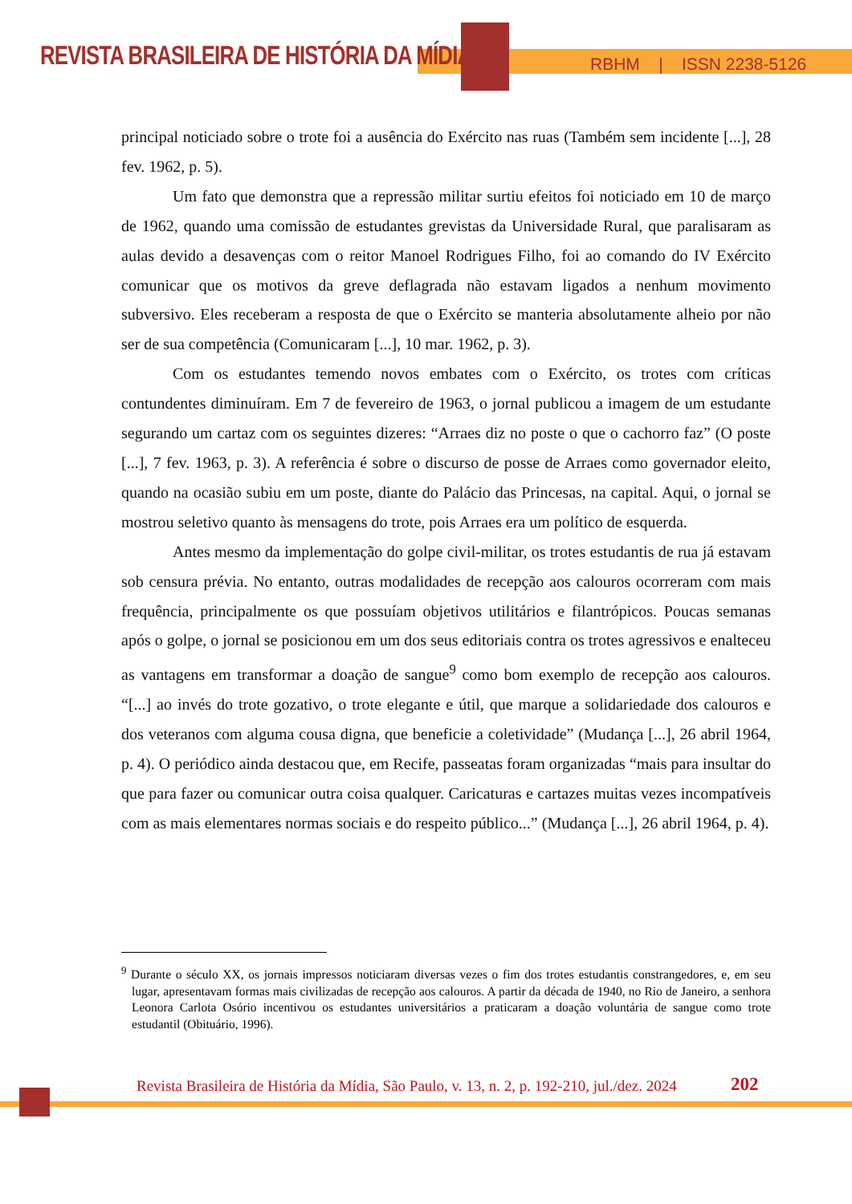REVISTA BRASILEIRA DE HISTÓRIA DA MÍDIA
RBHM | ISSN 2238-5126
principal noticiado sobre o trote foi a ausência do Exército nas ruas (Também sem incidente [...], 28 fev. 1962, p. 5).
Um fato que demonstra que a repressão militar surtiu efeitos foi noticiado em 10 de março de 1962, quando uma comissão de estudantes grevistas da Universidade Rural, que paralisaram as aulas devido a desavenças com o reitor Manoel Rodrigues Filho, foi ao comando do IV Exército comunicar que os motivos da greve deflagrada não estavam ligados a nenhum movimento subversivo. Eles receberam a resposta de que o Exército se manteria absolutamente alheio por não ser de sua competência (Comunicaram [...], 10 mar. 1962, p. 3).
Com os estudantes temendo novos embates com o Exército, os trotes com críticas contundentes diminuíram. Em 7 de fevereiro de 1963, o jornal publicou a imagem de um estudante segurando um cartaz com os seguintes dizeres: “Arraes diz no poste o que o cachorro faz” (O poste [...], 7 fev. 1963, p. 3). A referência é sobre o discurso de posse de Arraes como governador eleito, quando na ocasião subiu em um poste, diante do Palácio das Princesas, na capital. Aqui, o jornal se mostrou seletivo quanto às mensagens do trote, pois Arraes era um político de esquerda.
Antes mesmo da implementação do golpe civil-militar, os trotes estudantis de rua já estavam sob censura prévia. No entanto, outras modalidades de recepção aos calouros ocorreram com mais frequência, principalmente os que possuíam objetivos utilitários e filantrópicos. Poucas semanas após o golpe, o jornal se posicionou em um dos seus editoriais contra os trotes agressivos e enalteceu as vantagens em transformar a doação de sangue<sup>9</sup> como bom exemplo de recepção aos calouros. “[...] ao invés do trote gozativo, o trote elegante e útil, que marque a solidariedade dos calouros e dos veteranos com alguma cousa digna, que beneficie a coletividade” (Mudança [...], 26 abril 1964, p. 4). O periódico ainda destacou que, em Recife, passeatas foram organizadas “mais para insultar do que para fazer ou comunicar outra coisa qualquer. Caricaturas e cartazes muitas vezes incompatíveis com as mais elementares normas sociais e do respeito público...” (Mudança [...], 26 abril 1964, p. 4).
<sup>9</sup> Durante o século XX, os jornais impressos noticiaram diversas vezes o fim dos trotes estudantis constrangedores, e, em seu lugar, apresentavam formas mais civilizadas de recepção aos calouros. A partir da década de 1940, no Rio de Janeiro, a senhora Leonora Carlota Osório incentivou os estudantes universitários a praticaram a doação voluntária de sangue como trote estudantil (Obituário, 1996).
Revista Brasileira de História da Mídia, São Paulo, v. 13, n. 2, p. 192-210, jul./dez. 2024
202